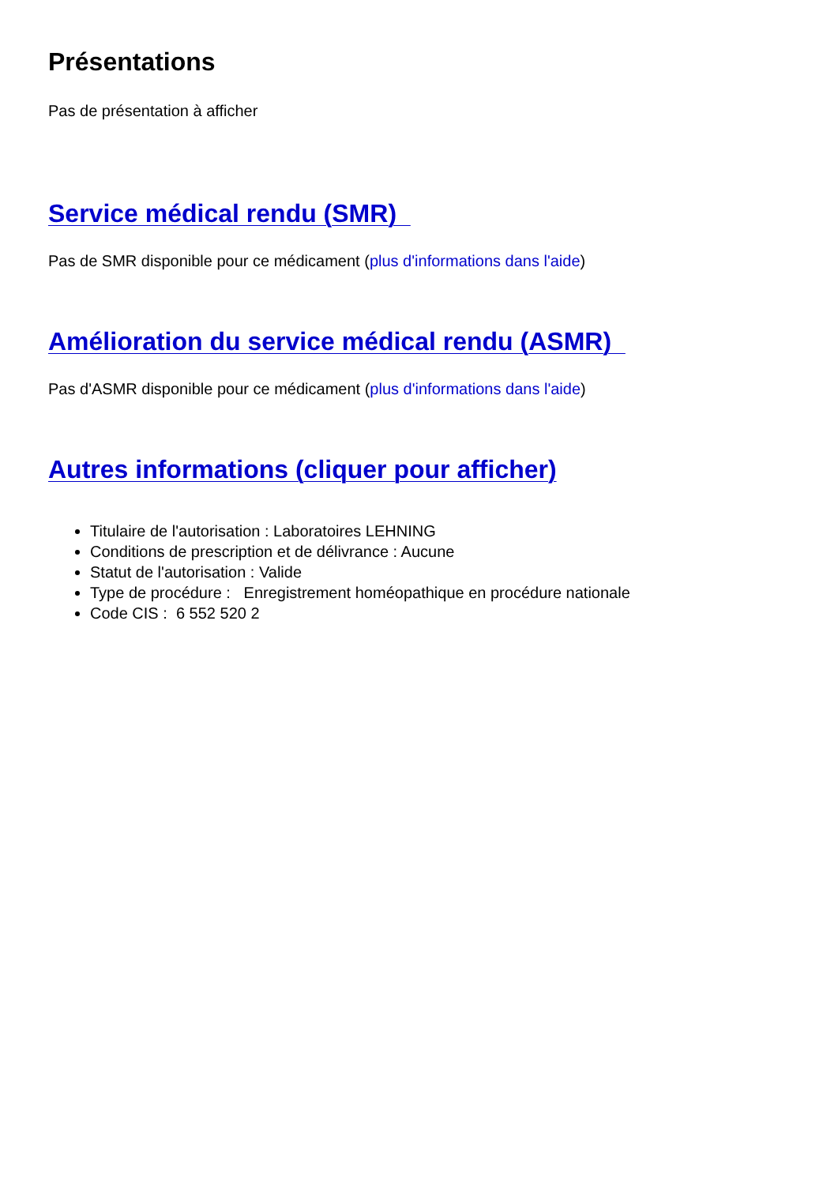Présentations
Pas de présentation à afficher
Service médical rendu (SMR)
Pas de SMR disponible pour ce médicament (plus d'informations dans l'aide)
Amélioration du service médical rendu (ASMR)
Pas d'ASMR disponible pour ce médicament (plus d'informations dans l'aide)
Autres informations (cliquer pour afficher)
Titulaire de l'autorisation : Laboratoires LEHNING
Conditions de prescription et de délivrance : Aucune
Statut de l'autorisation : Valide
Type de procédure : Enregistrement homéopathique en procédure nationale
Code CIS : 6 552 520 2